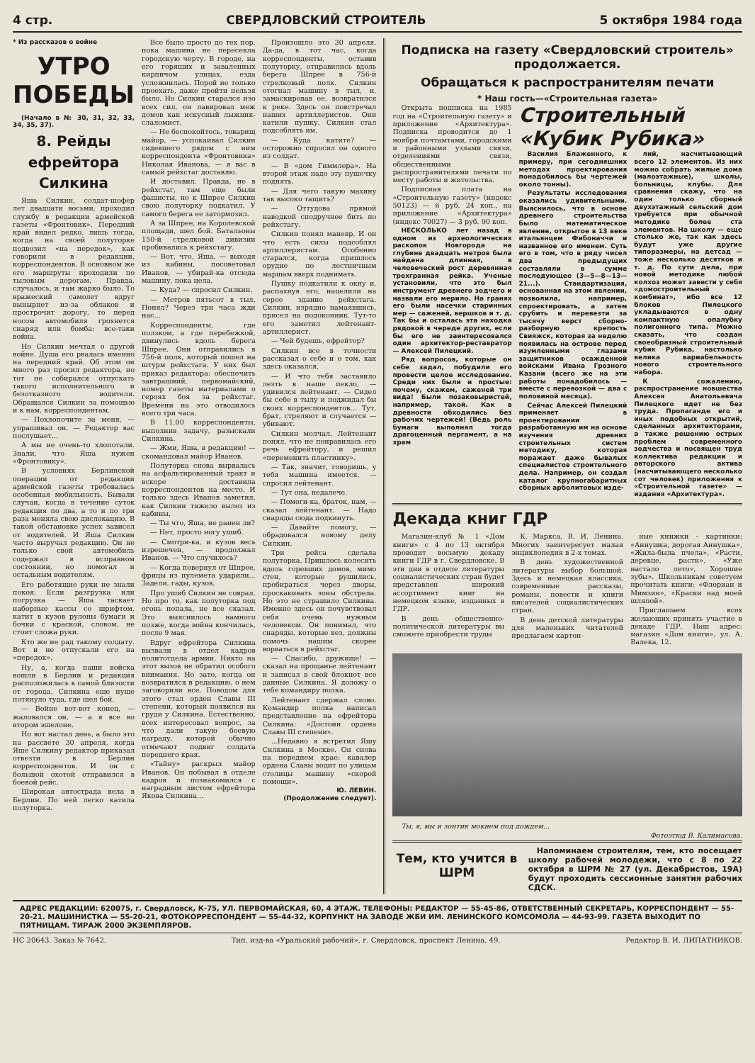4 стр. СВЕРДЛОВСКИЙ СТРОИТЕЛЬ 5 октября 1984 года
* Из рассказов о войне
УТРО ПОБЕДЫ
(Начало в № 30, 31, 32, 33, 34, 35, 37).
8. Рейды
ефрейтора
Силкина
Яша Силкин, солдат-шофер лет двадцати восьми, проходил службу в редакции армейской газеты «Фронтовик». Передний край видел редко, лишь тогда, когда на своей полуторке подвозил «на передок», как говорили в редакции, корреспондентов. В основном же его маршруты проходили по тыловым дорогам. Правда, случалось, и там жарко было. То вражеский самолет вдруг вынырнет из-за облаков и прострочит дорогу, то перед носом автомобиля грохнется снаряд или бомба: все-таки война.
Но Силкин мечтал о другой войне. Душа его рвалась именно на передний край. Об этом он много раз просил редактора, но тот не собирался отпускать такого исполнительного и безотказного водителя. Обращался Силкин за помощью и к нам, корреспондентам.
— Похлопочите за меня, — упрашивал он. — Редактор вас послушает...
А мы не очень-то хлопотали. Знали, что Яша нужен «Фронтовику».
В условиях Берлинской операции от редакции армейской газеты требовалась особенная мобильность. Бывали случаи, когда в течение суток редакция по два, а то и по три раза меняла свою дислокацию. В такой обстановке успех зависел от водителей. И Яша Силкин часто выручал редакцию. Он не только свой автомобиль содержал в исправном состоянии, но помогал и остальным водителям.
Его работящие руки не знали покоя. Если разгрузка или погрузка — Яша таскает наборные кассы со шрифтом, катит в кузов рулоны бумаги и бочки с краской, словом, не стоит сложа руки.
Кто же не рад такому солдату. Вот и не отпускали его на «передок».
Ну, а, когда наши войска вошли в Берлин и редакция расположилась в самой близости от города, Силкина еще пуще потянуло туда, где шел бой.
— Войне вот-вот конец, — жаловался он, — а я все во втором эшелоне.
Но вот настал день, а было это на рассвете 30 апреля, когда Яше Силкину редактор приказал отвезти в Берлин корреспондентов. И он с большой охотой отправился в боевой рейс.
Широкая автострада вела в Берлин. По ней легко катила полуторка.
Все было просто до тех пор, пока машина не пересекла городскую черту. В городе, на его горящих и заваленных кирпичом улицах, езда усложнилась. Порой не только проехать, даже пройти нельзя было. Но Силкин старался изо всех сил, он лавировал меж домов как искусный лыжник-слаломист.
— Не беспокойтесь, товарищ майор, — успокаивал Силкин сидевшего рядом с ним корреспондента «Фронтовика» Николая Иванова, — я вас в самый рейхстаг доставлю.
И доставил. Правда, не в рейхстаг, там еще были фашисты, но к Шпрее Силкин свою полуторку подкатил. У самого берега ее затормозил.
А за Шпрее, на Королевской площади, шел бой. Батальоны 150-й стрелковой дивизии пробивались к рейхстагу.
— Вот, что, Яша, — выходя из кабины, посоветовал Иванов, — убирай-ка отсюда машину, пока цела.
— Куда? — спросил Силкин.
— Метров пятьсот в тыл. Понял? Через три часа жди нас...
Корреспонденты, где ползком, а где перебежкой, двинулись вдоль берега Шпрее. Они отправились в 756-й полк, который пошел на штурм рейхстага. У них был приказ редактора: обеспечить завтрашний, первомайский, номер газеты материалами о героях боя за рейхстаг. Времени на это отводилось всего три часа.
В 11.00 корреспонденты, выполнив задачу, разыскали Силкина.
— Жми, Яша, в редакцию! — скомандовал майор Иванов.
Полуторка снова вырвалась на асфальтированный тракт и вскоре доставила корреспондентов на место. И только здесь Иванов заметил, как Силкин тяжело вылез из кабины.
— Ты что, Яша, не ранен ли?
— Нет, просто ногу ушиб.
— Смотри-ка, и кузов весь изрешечен, — продолжал Иванов. — Что случилось?
— Когда повернул от Шпрее, фрицы из пулемета ударили... Задели, гады, кузов.
Про ушиб Силкин не соврал. Но про то, как полуторка под огонь попала, не все сказал. Это выяснилось намного позже, когда война кончилась, после 9 мая.
Вдруг ефрейтора Силкина вызвали в отдел кадров политотдела армии. Никто на этот вызов не обратил особого внимания. Но зато, когда он возвратился в редакцию, о нем заговорили все. Поводом для этого стал орден Славы III степени, который появился на груди у Силкина. Естественно, всех интересовал вопрос, за что дали такую боевую награду, которой обычно отмечают подвиг солдата переднего края.
«Тайну» раскрыл майор Иванов. Он побывал в отделе кадров и познакомился с наградным листом ефрейтора Якова Силкина...
Произошло это 30 апреля. Да-да, в тот час, когда корреспонденты, оставив полуторку, отправились вдоль берега Шпрее в 756-й стрелковый полк. Силкин отогнал машину в тыл, и, замаскировав ее, возвратился к реке. Здесь он повстречал наших артиллеристов. Они катили пушку. Силкин стал подсоблять им.
— Куда катите? — осторожно спросил он одного из солдат.
— В «дом Гиммлера». На второй этаж надо эту пушечку поднять.
— Для чего такую махину так высоко тащить?
— Оттудова прямой наводкой сподручнее бить по рейхстагу.
Силкин понял маневр. И он что есть силы подсоблял артиллеристам. Особенно старался, когда пришлось орудие по лестничным маршам вверх поднимать.
Пушку подкатили к окну и, распахнув его, нацелили на серое здание рейхстага. Силкин, изрядно намаявшись, присел на подоконник. Тут-то его заметил лейтенант-артиллерист.
— Чей будешь, ефрейтор?
Силкин все в точности рассказал о себе и о том, как здесь оказался.
— И что тебя заставило лезть в наше пекло, — удивился лейтенант. — Сидел бы себе в тылу и поджидал бы своих корреспондентов... Тут, брат, стреляют и случается — убивают.
Силкин молчал. Лейтенант понял, что не понравилась его речь ефрейтору, и решил «переменить пластинку».
— Так, значит, говоришь, у тебя машина имеется, — спросил лейтенант.
— Тут она, недалече.
— Помоги-ка, браток, нам, — сказал лейтенант. — Надо снаряды сюда подкинуть.
— Давайте помогу, — обрадовался новому делу Силкин.
Три рейса сделала полуторка. Пришлось колесить вдоль горевших домов, мимо стен, которые рушились, пробираться через дворы, проскакивать зоны обстрела. Но это не страшило Силкина. Именно здесь он почувствовал себя очень нужным человеком. Он понимал, что снаряды, которые вез, должны помочь нашим скорее ворваться в рейхстаг.
— Спасибо, дружище! — сказал на прощанье лейтенант и записал в свой блокнот все данные Силкина. Я доложу о тебе командиру полка.
Лейтенант сдержал слово. Командир полка написал представление на ефрейтора Силкина: «Достоин ордена Славы III степени».
...Недавно я встретил Яшу Силкина в Москве. Он снова на переднем крае: кавалер ордена Славы водит по улицам столицы машину «скорой помощи».
Ю. ЛЕВИН.
(Продолжение следует).
Подписка на газету «Свердловский строитель» продолжается.
Обращаться к распространителям печати
* Наш гость—«Строительная газета»
Открыта подписка на 1985 год на «Строительную газету» и приложение «Архитектура». Подписка проводится до 1 ноября почтамтами, городскими и районными узлами связи, отделениями связи, общественными распространителями печати по месту работы и жительства.
Подписная плата на «Строительную газету» (индекс 50123) — 6 руб. 24 коп., на приложение «Архитектура» (индекс 70027) — 3 руб. 90 коп.
НЕСКОЛЬКО лет назад в одном из археологических раскопок Новгорода на глубине двадцать метров была найдена длинная, в человеческий рост деревянная трехгранная рейка. Ученые установили, что это был инструмент древнего зодчего и назвали его мерило. На гранях его были насечки старинных мер — саженей, вершков и т. д. Так бы и осталась эта находка рядовой в череде других, если бы его не заинтересовался один архитектор-реставратор — Алексей Пилецкий.
Ряд вопросов, которые он себе задал, побудили его провести целое исследование. Среди них были и простые: почему, скажем, саженей три вида! Были позаковыристей, например, такой. Как в древности обходились без рабочих чертежей! (Ведь роль бумаги выполнял тогда драгоценный пергамент, а на храм
Строительный «Кубик Рубика»
Василия Блаженного, к примеру, при сегодняшних методах проектирования понадобилось бы чертежей около тонны).
Результаты исследования оказались удивительными. Выяснилось, что в основе древнего строительства было математическое явление, открытое в 13 веке итальянцем Фибоначчи и названное его именем. Суть его в том, что в ряду чисел два предыдущих составляли в сумме последующее (3—5—8—13—21...). Стандартизация, основанная на этом явлении, позволила, например, спроектировать, а затем срубить и перевезти за тысячу верст сборно-разборную крепость Свияжск, которая за неделю появилась на острове перед изумленными глазами защитников осажденной войсками Ивана Грозного Казани (всего же на эти работы понадобилось — вместе с перевозкой — два с половиной месяца).
Сейчас Алексей Пилецкий применяет в проектировании разработанную им на основе изучения древних строительных систем методику, которая поражает даже бывалых специалистов строительного дела. Например, он создал каталог крупногабаритных сборных арболитовых изде-
лий, насчитывающий всего 12 элементов. Из них можно собрать жилые дома (малоэтажные), школы, больницы, клубы. Для сравнения скажу, что на один только сборный двухэтажный сельский дом требуется при обычной методике более ста элементов. На школу — еще столько же, так как здесь будут уже другие типоразмеры, на детсад — тоже несколько десятков и т. д. По сути дела, при новой методике любой колхоз может завести у себя «домостроительный комбинат», ибо все 12 блоков Пилецкого укладываются в одну компактную опалубку полигонного типа. Можно сказать, что создан своеобразный строительный кубик Рубика, настолько велика вариабельность нового строительного набора.
К сожалению, распространение новшества Алексея Анатольевича Пилецкого идет не без труда. Пропаганде его и иных подобных открытий, сделанных архитекторами, а также решению острых проблем современного зодчества и посвящен труд коллектива редакции и авторского актива (насчитывающего несколько сот человек) приложения к «Строительной газете» — издания «Архитектура».
Декада книг ГДР
Магазин-клуб № 1 «Дом книги» с 4 по 13 октября проводит восьмую декаду книги ГДР в г. Свердловске. В эти дни в отделе литературы социалистических стран будет представлен широкий ассортимент книг на немецком языке, изданных в ГДР.
В день общественно-политической литературы вы сможете приобрести труды
К. Маркса, В. И. Ленина. Многих заинтересует малая энциклопедия в 2-х томах.
В день художественной литературы выбор большой. Здесь и немецкая классика, современные рассказы, романы, повести и книги писателей социалистических стран.
В день детской литературы для маленьких читателей предлагаем картон-
ные книжки - картинки: «Аннушка, дорогая Аннушка», «Жила-была пчела», «Расти, деревце, расти», «Уже настало лето», Хорошие зубы». Школьникам советуем прочитать книги: «Флориан и Мимзин», «Краски над моей шляпой».
Приглашаем всех желающих принять участие в декаде ГДР. Наш адрес: магазин «Дом книги», ул. А. Валека, 12.
Ты, я, мы и зонтик мокнем под дождем...
Фотоэтюд В. Калимасова.
Тем, кто учится в ШРМ
Напоминаем строителям, тем, кто посещает школу рабочей молодежи, что с 8 по 22 октября в ШРМ № 27 (ул. Декабристов, 19А) будут проходить сессионные занятия рабочих СДСК.
АДРЕС РЕДАКЦИИ: 620075, г. Свердловск, К-75, УЛ. ПЕРВОМАЙСКАЯ, 60, 4 ЭТАЖ. ТЕЛЕФОНЫ: РЕДАКТОР — 55-45-86, ОТВЕТСТВЕННЫЙ СЕКРЕТАРЬ, КОРРЕСПОНДЕНТ — 55-20-21. МАШИНИСТКА — 55-20-21, ФОТОКОРРЕСПОНДЕНТ — 55-44-32, КОРПУНКТ НА ЗАВОДЕ ЖБИ ИМ. ЛЕНИНСКОГО КОМСОМОЛА — 44-93-99. ГАЗЕТА ВЫХОДИТ ПО ПЯТНИЦАМ. ТИРАЖ 2000 ЭКЗЕМПЛЯРОВ.
НС 20643. Заказ № 7642. Тип. изд-ва «Уральский рабочий», г. Свердловск, проспект Ленина, 49. Редактор В. И. ЛИПАТНИКОВ.